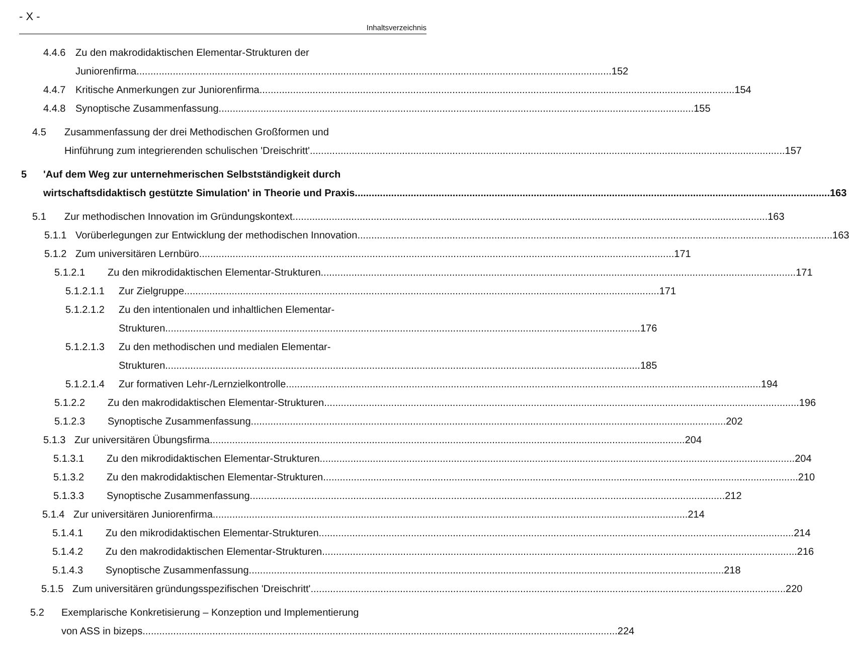- X -
Inhaltsverzeichnis
4.4.6 Zu den makrodidaktischen Elementar-Strukturen der
Juniorenfirma 152
4.4.7 Kritische Anmerkungen zur Juniorenfirma 154
4.4.8 Synoptische Zusammenfassung 155
4.5 Zusammenfassung der drei Methodischen Großformen und
Hinführung zum integrierenden schulischen 'Dreischritt' 157
5 'Auf dem Weg zur unternehmerischen Selbstständigkeit durch
wirtschaftsdidaktisch gestützte Simulation' in Theorie und Praxis 163
5.1 Zur methodischen Innovation im Gründungskontext 163
5.1.1 Vorüberlegungen zur Entwicklung der methodischen Innovation 163
5.1.2 Zum universitären Lernbüro 171
5.1.2.1 Zu den mikrodidaktischen Elementar-Strukturen 171
5.1.2.1.1
Zur Zielgruppe 171
5.1.2.1.2
Zu den intentionalen und inhaltlichen Elementar-
Strukturen 176
5.1.2.1.3
Zu den methodischen und medialen Elementar-
Strukturen 185
5.1.2.1.4
Zur formativen Lehr-/Lernzielkontrolle 194
5.1.2.2 Zu den makrodidaktischen Elementar-Strukturen 196
5.1.2.3 Synoptische Zusammenfassung 202
5.1.3 Zur universitären Übungsfirma 204
5.1.3.1 Zu den mikrodidaktischen Elementar-Strukturen 204
5.1.3.2 Zu den makrodidaktischen Elementar-Strukturen 210
5.1.3.3 Synoptische Zusammenfassung 212
5.1.4 Zur universitären Juniorenfirma 214
5.1.4.1 Zu den mikrodidaktischen Elementar-Strukturen 214
5.1.4.2 Zu den makrodidaktischen Elementar-Strukturen 216
5.1.4.3 Synoptische Zusammenfassung 218
5.1.5 Zum universitären gründungsspezifischen 'Dreischritt' 220
5.2 Exemplarische Konkretisierung – Konzeption und Implementierung
von ASS in bizeps 224